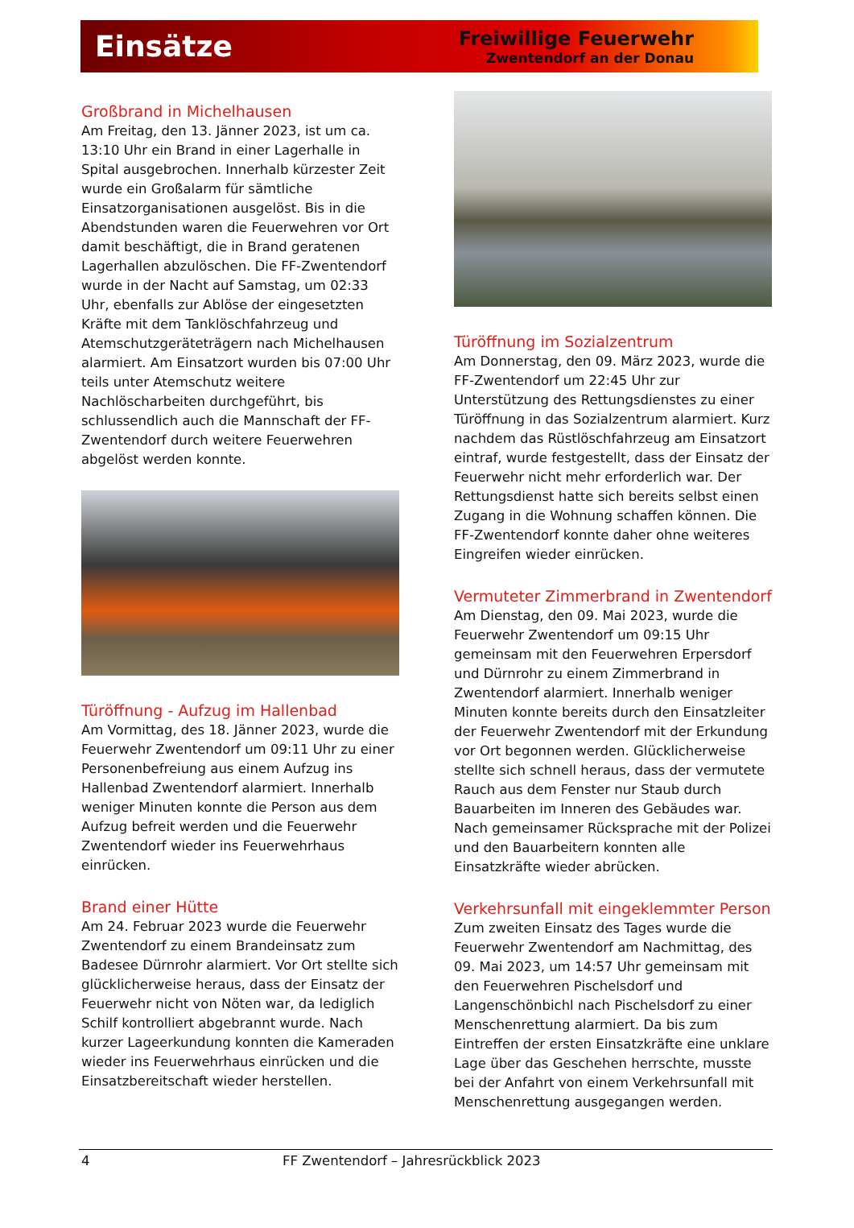Einsätze
Freiwillige Feuerwehr
Zwentendorf an der Donau
Großbrand in Michelhausen
Am Freitag, den 13. Jänner 2023, ist um ca. 13:10 Uhr ein Brand in einer Lagerhalle in Spital ausgebrochen. Innerhalb kürzester Zeit wurde ein Großalarm für sämtliche Einsatzorganisationen ausgelöst. Bis in die Abendstunden waren die Feuerwehren vor Ort damit beschäftigt, die in Brand geratenen Lagerhallen abzulöschen. Die FF-Zwentendorf wurde in der Nacht auf Samstag, um 02:33 Uhr, ebenfalls zur Ablöse der eingesetzten Kräfte mit dem Tanklöschfahrzeug und Atemschutzgeräteträgern nach Michelhausen alarmiert. Am Einsatzort wurden bis 07:00 Uhr teils unter Atemschutz weitere Nachlöscharbeiten durchgeführt, bis schlussendlich auch die Mannschaft der FF-Zwentendorf durch weitere Feuerwehren abgelöst werden konnte.
Türöffnung - Aufzug im Hallenbad
Am Vormittag, des 18. Jänner 2023, wurde die Feuerwehr Zwentendorf um 09:11 Uhr zu einer Personenbefreiung aus einem Aufzug ins Hallenbad Zwentendorf alarmiert. Innerhalb weniger Minuten konnte die Person aus dem Aufzug befreit werden und die Feuerwehr Zwentendorf wieder ins Feuerwehrhaus einrücken.
Brand einer Hütte
Am 24. Februar 2023 wurde die Feuerwehr Zwentendorf zu einem Brandeinsatz zum Badesee Dürnrohr alarmiert. Vor Ort stellte sich glücklicherweise heraus, dass der Einsatz der Feuerwehr nicht von Nöten war, da lediglich Schilf kontrolliert abgebrannt wurde. Nach kurzer Lageerkundung konnten die Kameraden wieder ins Feuerwehrhaus einrücken und die Einsatzbereitschaft wieder herstellen.
Türöffnung im Sozialzentrum
Am Donnerstag, den 09. März 2023, wurde die FF-Zwentendorf um 22:45 Uhr zur Unterstützung des Rettungsdienstes zu einer Türöffnung in das Sozialzentrum alarmiert. Kurz nachdem das Rüstlöschfahrzeug am Einsatzort eintraf, wurde festgestellt, dass der Einsatz der Feuerwehr nicht mehr erforderlich war. Der Rettungsdienst hatte sich bereits selbst einen Zugang in die Wohnung schaffen können. Die FF-Zwentendorf konnte daher ohne weiteres Eingreifen wieder einrücken.
Vermuteter Zimmerbrand in Zwentendorf
Am Dienstag, den 09. Mai 2023, wurde die Feuerwehr Zwentendorf um 09:15 Uhr gemeinsam mit den Feuerwehren Erpersdorf und Dürnrohr zu einem Zimmerbrand in Zwentendorf alarmiert. Innerhalb weniger Minuten konnte bereits durch den Einsatzleiter der Feuerwehr Zwentendorf mit der Erkundung vor Ort begonnen werden. Glücklicherweise stellte sich schnell heraus, dass der vermutete Rauch aus dem Fenster nur Staub durch Bauarbeiten im Inneren des Gebäudes war. Nach gemeinsamer Rücksprache mit der Polizei und den Bauarbeitern konnten alle Einsatzkräfte wieder abrücken.
Verkehrsunfall mit eingeklemmter Person
Zum zweiten Einsatz des Tages wurde die Feuerwehr Zwentendorf am Nachmittag, des 09. Mai 2023, um 14:57 Uhr gemeinsam mit den Feuerwehren Pischelsdorf und Langenschönbichl nach Pischelsdorf zu einer Menschenrettung alarmiert. Da bis zum Eintreffen der ersten Einsatzkräfte eine unklare Lage über das Geschehen herrschte, musste bei der Anfahrt von einem Verkehrsunfall mit Menschenrettung ausgegangen werden.
4 FF Zwentendorf – Jahresrückblick 2023